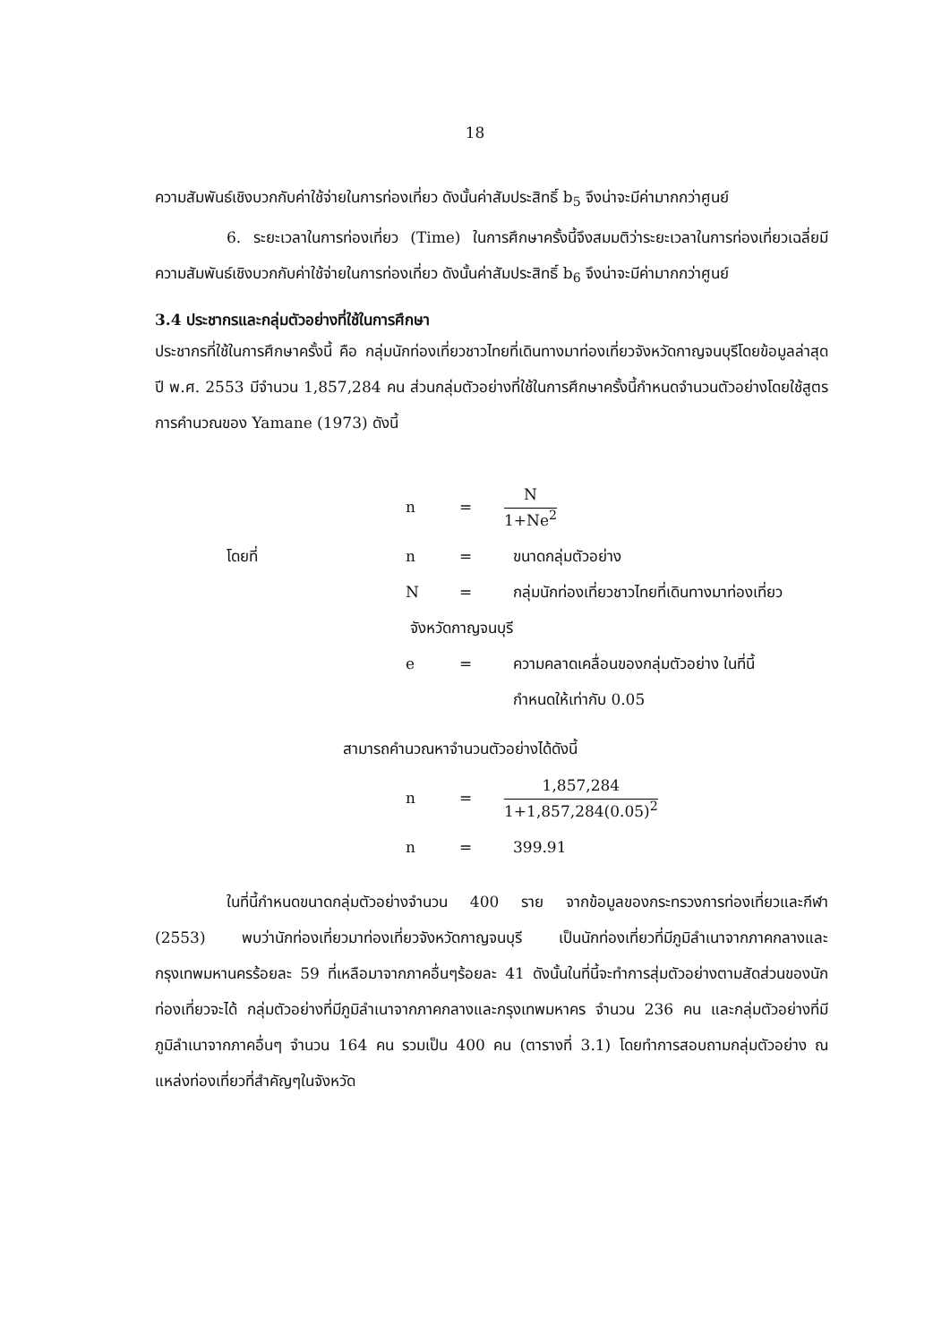18
ความสัมพันธ์เชิงบวกกับค่าใช้จ่ายในการท่องเที่ยว ดังนั้นค่าสัมประสิทธิ์ b<sub>5</sub> จึงน่าจะมีค่ามากกว่าศูนย์
6. ระยะเวลาในการท่องเที่ยว (Time) ในการศึกษาครั้งนี้จึงสมมติว่าระยะเวลาในการท่องเที่ยวเฉลี่ยมีความสัมพันธ์เชิงบวกกับค่าใช้จ่ายในการท่องเที่ยว ดังนั้นค่าสัมประสิทธิ์ b<sub>6</sub> จึงน่าจะมีค่ามากกว่าศูนย์
3.4 ประชากรและกลุ่มตัวอย่างที่ใช้ในการศึกษา
ประชากรที่ใช้ในการศึกษาครั้งนี้ คือ กลุ่มนักท่องเที่ยวชาวไทยที่เดินทางมาท่องเที่ยวจังหวัดกาญจนบุรีโดยข้อมูลล่าสุดปี พ.ศ. 2553 มีจำนวน 1,857,284 คน ส่วนกลุ่มตัวอย่างที่ใช้ในการศึกษาครั้งนี้กำหนดจำนวนตัวอย่างโดยใช้สูตรการคำนวณของ Yamane (1973) ดังนี้
n =
N
1+Ne<sup>2</sup>
โดยที่ n = ขนาดกลุ่มตัวอย่าง
N = กลุ่มนักท่องเที่ยวชาวไทยที่เดินทางมาท่องเที่ยว
จังหวัดกาญจนบุรี
e = ความคลาดเคลื่อนของกลุ่มตัวอย่าง ในที่นี้
กำหนดให้เท่ากับ 0.05
สามารถคำนวณหาจำนวนตัวอย่างได้ดังนี้
n =
1,857,284
1+1,857,284(0.05)<sup>2</sup>
n = 399.91
ในที่นี้กำหนดขนาดกลุ่มตัวอย่างจำนวน 400 ราย จากข้อมูลของกระทรวงการท่องเที่ยวและกีฬา (2553) พบว่านักท่องเที่ยวมาท่องเที่ยวจังหวัดกาญจนบุรี เป็นนักท่องเที่ยวที่มีภูมิลำเนาจากภาคกลางและกรุงเทพมหานครร้อยละ 59 ที่เหลือมาจากภาคอื่นๆร้อยละ 41 ดังนั้นในที่นี้จะทำการสุ่มตัวอย่างตามสัดส่วนของนักท่องเที่ยวจะได้ กลุ่มตัวอย่างที่มีภูมิลำเนาจากภาคกลางและกรุงเทพมหาคร จำนวน 236 คน และกลุ่มตัวอย่างที่มีภูมิลำเนาจากภาคอื่นๆ จำนวน 164 คน รวมเป็น 400 คน (ตารางที่ 3.1) โดยทำการสอบถามกลุ่มตัวอย่าง ณ แหล่งท่องเที่ยวที่สำคัญๆในจังหวัด